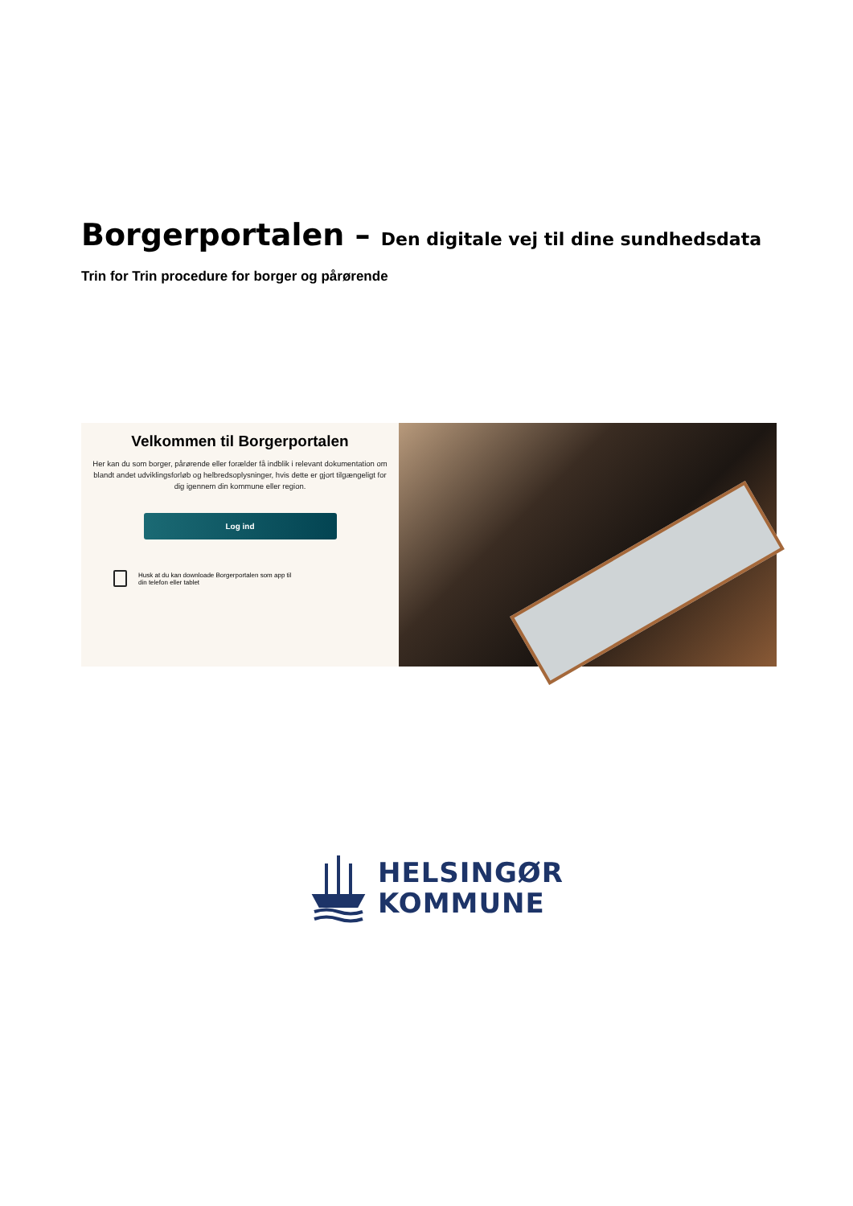Borgerportalen – Den digitale vej til dine sundhedsdata
Trin for Trin procedure for borger og pårørende
Velkommen til Borgerportalen
Her kan du som borger, pårørende eller forælder få indblik i relevant dokumentation om blandt andet udviklingsforløb og helbredsoplysninger, hvis dette er gjort tilgængeligt for dig igennem din kommune eller region.
Log ind
Husk at du kan downloade Borgerportalen som app til
din telefon eller tablet
HELSINGØR
KOMMUNE